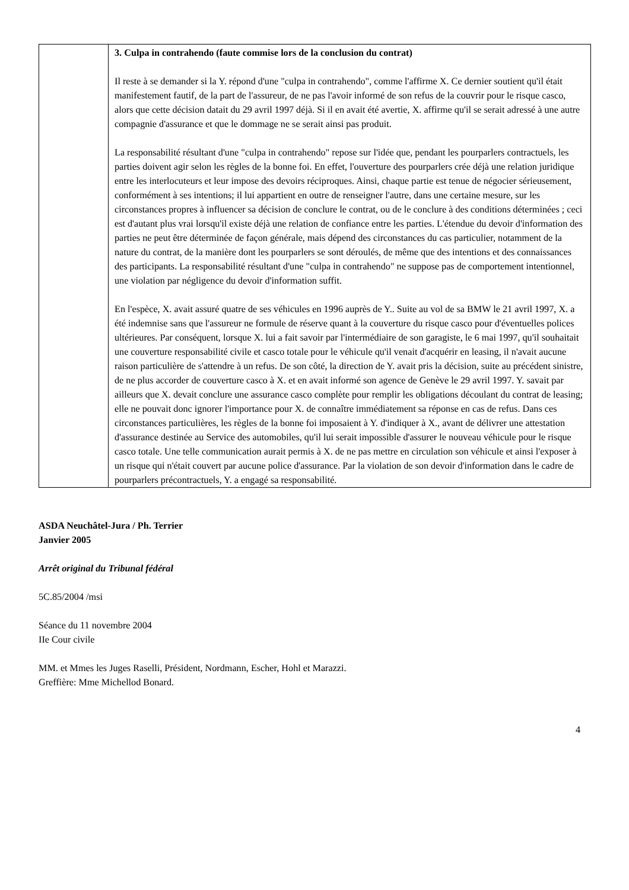| | 3. Culpa in contrahendo (faute commise lors de la conclusion du contrat) Il reste à se demander si la Y. répond d'une "culpa in contrahendo", comme l'affirme X. Ce dernier soutient qu'il était manifestement fautif, de la part de l'assureur, de ne pas l'avoir informé de son refus de la couvrir pour le risque casco, alors que cette décision datait du 29 avril 1997 déjà. Si il en avait été avertie, X. affirme qu'il se serait adressé à une autre compagnie d'assurance et que le dommage ne se serait ainsi pas produit. La responsabilité résultant d'une "culpa in contrahendo" repose sur l'idée que, pendant les pourparlers contractuels, les parties doivent agir selon les règles de la bonne foi. En effet, l'ouverture des pourparlers crée déjà une relation juridique entre les interlocuteurs et leur impose des devoirs réciproques. Ainsi, chaque partie est tenue de négocier sérieusement, conformément à ses intentions; il lui appartient en outre de renseigner l'autre, dans une certaine mesure, sur les circonstances propres à influencer sa décision de conclure le contrat, ou de le conclure à des conditions déterminées ; ceci est d'autant plus vrai lorsqu'il existe déjà une relation de confiance entre les parties. L'étendue du devoir d'information des parties ne peut être déterminée de façon générale, mais dépend des circonstances du cas particulier, notamment de la nature du contrat, de la manière dont les pourparlers se sont déroulés, de même que des intentions et des connaissances des participants. La responsabilité résultant d'une "culpa in contrahendo" ne suppose pas de comportement intentionnel, une violation par négligence du devoir d'information suffit. En l'espèce, X. avait assuré quatre de ses véhicules en 1996 auprès de Y.. Suite au vol de sa BMW le 21 avril 1997, X. a été indemnise sans que l'assureur ne formule de réserve quant à la couverture du risque casco pour d'éventuelles polices ultérieures. Par conséquent, lorsque X. lui a fait savoir par l'intermédiaire de son garagiste, le 6 mai 1997, qu'il souhaitait une couverture responsabilité civile et casco totale pour le véhicule qu'il venait d'acquérir en leasing, il n'avait aucune raison particulière de s'attendre à un refus. De son côté, la direction de Y. avait pris la décision, suite au précédent sinistre, de ne plus accorder de couverture casco à X. et en avait informé son agence de Genève le 29 avril 1997. Y. savait par ailleurs que X. devait conclure une assurance casco complète pour remplir les obligations découlant du contrat de leasing; elle ne pouvait donc ignorer l'importance pour X. de connaître immédiatement sa réponse en cas de refus. Dans ces circonstances particulières, les règles de la bonne foi imposaient à Y. d'indiquer à X., avant de délivrer une attestation d'assurance destinée au Service des automobiles, qu'il lui serait impossible d'assurer le nouveau véhicule pour le risque casco totale. Une telle communication aurait permis à X. de ne pas mettre en circulation son véhicule et ainsi l'exposer à un risque qui n'était couvert par aucune police d'assurance. Par la violation de son devoir d'information dans le cadre de pourparlers précontractuels, Y. a engagé sa responsabilité. |
ASDA Neuchâtel-Jura / Ph. Terrier
Janvier 2005
Arrêt original du Tribunal fédéral
5C.85/2004 /msi
Séance du 11 novembre 2004
IIe Cour civile
MM. et Mmes les Juges Raselli, Président, Nordmann, Escher, Hohl et Marazzi.
Greffière: Mme Michellod Bonard.
4